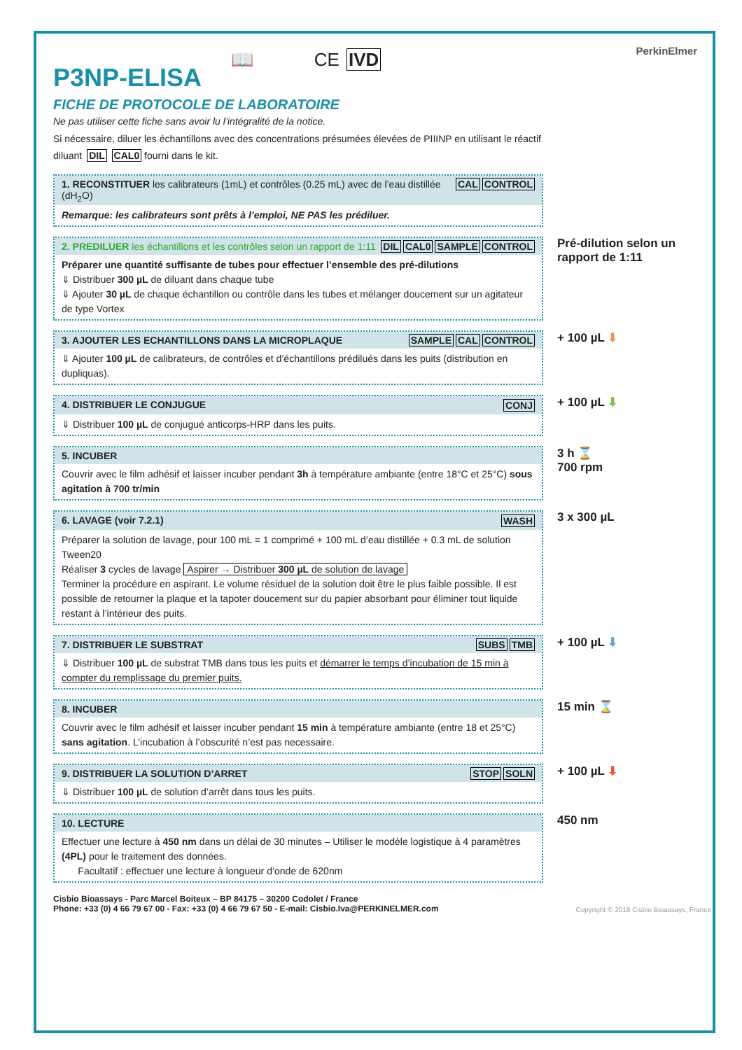📖 CE IVD PerkinElmer
P3NP-ELISA
FICHE DE PROTOCOLE DE LABORATOIRE
Ne pas utiliser cette fiche sans avoir lu l’intégralité de la notice.
Si nécessaire, diluer les échantillons avec des concentrations présumées élevées de PIIINP en utilisant le réactif diluant DIL CAL0 fourni dans le kit.
1. RECONSTITUER les calibrateurs (1mL) et contrôles (0.25 mL) avec de l’eau distillée (dH<sub>2</sub>O) CAL CONTROL
Remarque: les calibrateurs sont prêts à l’emploi, NE PAS les prédiluer.
2. PREDILUER les échantillons et les contrôles selon un rapport de 1:11 DIL CAL0 SAMPLE CONTROL
Préparer une quantité suffisante de tubes pour effectuer l’ensemble des pré-dilutions
⇓ Distribuer 300 µL de diluant dans chaque tube
⇓ Ajouter 30 µL de chaque échantillon ou contrôle dans les tubes et mélanger doucement sur un agitateur de type Vortex
Pré-dilution selon un rapport de 1:11
3. AJOUTER LES ECHANTILLONS DANS LA MICROPLAQUE SAMPLE CAL CONTROL
⇓ Ajouter 100 µL de calibrateurs, de contrôles et d’échantillons prédilués dans les puits (distribution en dupliquas).
+ 100 µL ⬇
4. DISTRIBUER LE CONJUGUE CONJ
⇓ Distribuer 100 µL de conjugué anticorps-HRP dans les puits.
+ 100 µL ⬇
5. INCUBER
Couvrir avec le film adhésif et laisser incuber pendant 3h à température ambiante (entre 18°C et 25°C) sous agitation à 700 tr/min
3 h ⌛
700 rpm
6. LAVAGE (voir 7.2.1) WASH
Préparer la solution de lavage, pour 100 mL = 1 comprimé + 100 mL d’eau distillée + 0.3 mL de solution Tween20
Réaliser 3 cycles de lavage Aspirer → Distribuer 300 µL de solution de lavage
Terminer la procédure en aspirant. Le volume résiduel de la solution doit être le plus faible possible. Il est possible de retourner la plaque et la tapoter doucement sur du papier absorbant pour éliminer tout liquide restant à l’intérieur des puits.
3 x 300 µL
7. DISTRIBUER LE SUBSTRAT SUBS TMB
⇓ Distribuer 100 µL de substrat TMB dans tous les puits et démarrer le temps d’incubation de 15 min à compter du remplissage du premier puits.
+ 100 µL ⬇
8. INCUBER
Couvrir avec le film adhésif et laisser incuber pendant 15 min à température ambiante (entre 18 et 25°C) sans agitation. L’incubation à l’obscurité n’est pas necessaire.
15 min ⌛
9. DISTRIBUER LA SOLUTION D’ARRET STOP SOLN
⇓ Distribuer 100 µL de solution d’arrêt dans tous les puits.
+ 100 µL ⬇
10. LECTURE
Effectuer une lecture à 450 nm dans un délai de 30 minutes – Utiliser le modèle logistique à 4 paramètres (4PL) pour le traitement des données.
Facultatif : effectuer une lecture à longueur d’onde de 620nm
450 nm
Cisbio Bioassays - Parc Marcel Boiteux – BP 84175 – 30200 Codolet / France
Phone: +33 (0) 4 66 79 67 00 - Fax: +33 (0) 4 66 79 67 50 - E-mail: Cisbio.Iva@PERKINELMER.com
Copyright © 2018 Cisbio Bioassays, France